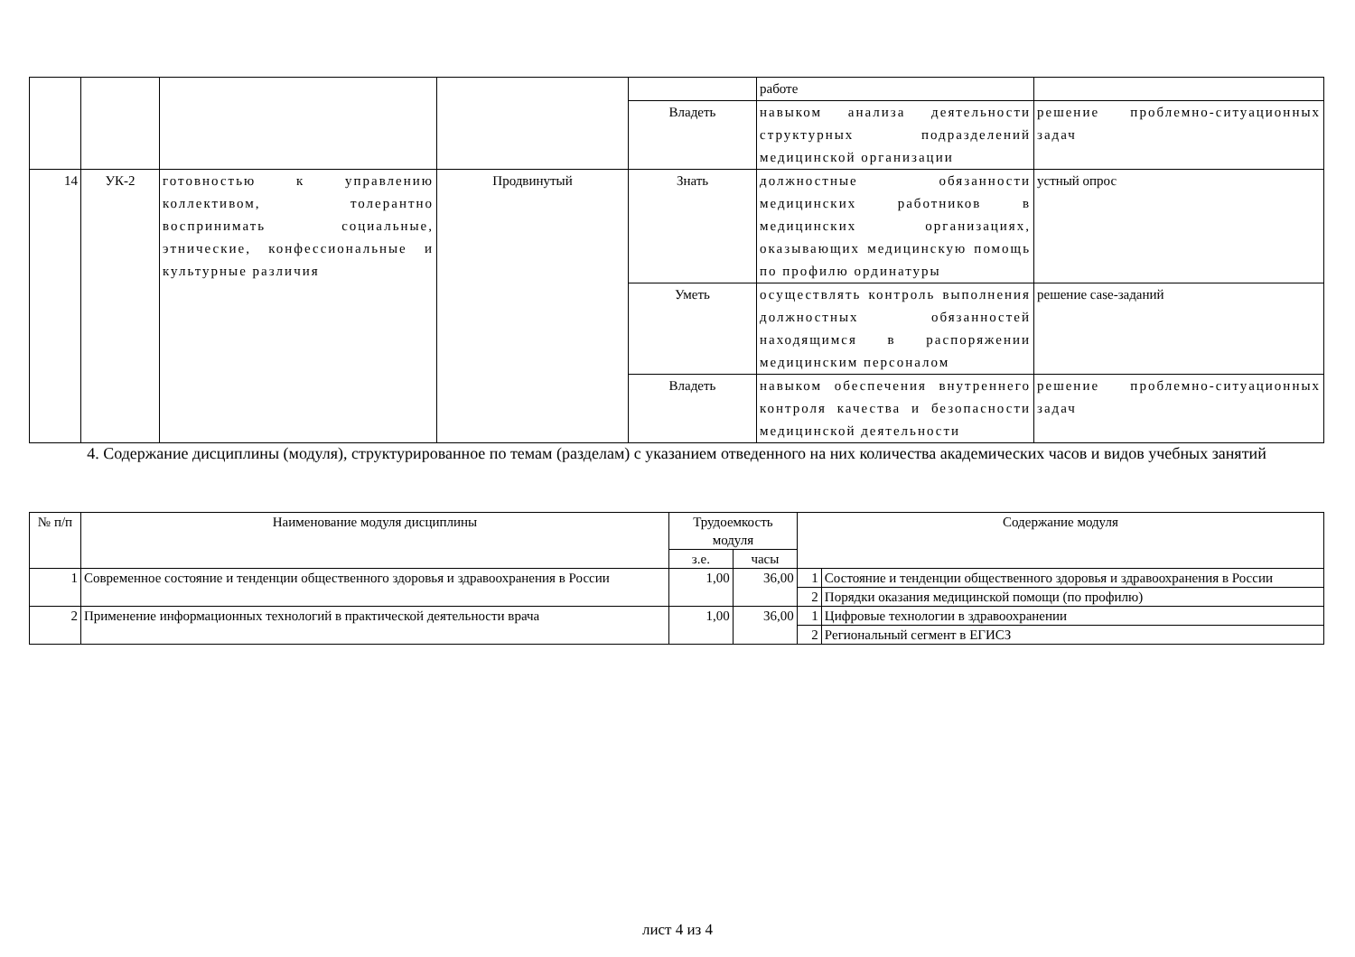| | | | | | работе | |
| | | | | Владеть | навыком анализа деятельности структурных подразделений медицинской организации | решение проблемно-ситуационных задач |
| 14 | УК-2 | готовностью к управлению коллективом, толерантно воспринимать социальные, этнические, конфессиональные и культурные различия | Продвинутый | Знать | должностные обязанности медицинских работников в медицинских организациях, оказывающих медицинскую помощь по профилю ординатуры | устный опрос |
| | | | | Уметь | осуществлять контроль выполнения должностных обязанностей находящимся в распоряжении медицинским персоналом | решение case-заданий |
| | | | | Владеть | навыком обеспечения внутреннего контроля качества и безопасности медицинской деятельности | решение проблемно-ситуационных задач |
4. Содержание дисциплины (модуля), структурированное по темам (разделам) с указанием отведенного на них количества академических часов и видов учебных занятий
| № п/п | Наименование модуля дисциплины | Трудоемкость модуля | | Содержание модуля | |
| --- | --- | --- | --- | --- | --- |
| | | з.е. | часы | | |
| 1 | Современное состояние и тенденции общественного здоровья и здравоохранения в России | 1,00 | 36,00 | 1 | Состояние и тенденции общественного здоровья и здравоохранения в России |
| | | | | 2 | Порядки оказания медицинской помощи (по профилю) |
| 2 | Применение информационных технологий в практической деятельности врача | 1,00 | 36,00 | 1 | Цифровые технологии в здравоохранении |
| | | | | 2 | Региональный сегмент в ЕГИСЗ |
лист 4 из 4